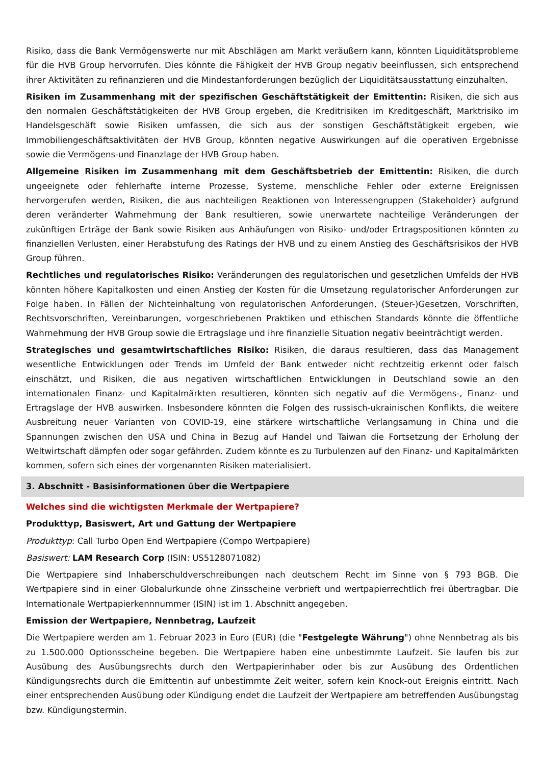Risiko, dass die Bank Vermögenswerte nur mit Abschlägen am Markt veräußern kann, könnten Liquiditätsprobleme für die HVB Group hervorrufen. Dies könnte die Fähigkeit der HVB Group negativ beeinflussen, sich entsprechend ihrer Aktivitäten zu refinanzieren und die Mindestanforderungen bezüglich der Liquiditätsausstattung einzuhalten.
Risiken im Zusammenhang mit der spezifischen Geschäftstätigkeit der Emittentin: Risiken, die sich aus den normalen Geschäftstätigkeiten der HVB Group ergeben, die Kreditrisiken im Kreditgeschäft, Marktrisiko im Handelsgeschäft sowie Risiken umfassen, die sich aus der sonstigen Geschäftstätigkeit ergeben, wie Immobiliengeschäftsaktivitäten der HVB Group, könnten negative Auswirkungen auf die operativen Ergebnisse sowie die Vermögens-und Finanzlage der HVB Group haben.
Allgemeine Risiken im Zusammenhang mit dem Geschäftsbetrieb der Emittentin: Risiken, die durch ungeeignete oder fehlerhafte interne Prozesse, Systeme, menschliche Fehler oder externe Ereignissen hervorgerufen werden, Risiken, die aus nachteiligen Reaktionen von Interessengruppen (Stakeholder) aufgrund deren veränderter Wahrnehmung der Bank resultieren, sowie unerwartete nachteilige Veränderungen der zukünftigen Erträge der Bank sowie Risiken aus Anhäufungen von Risiko- und/oder Ertragspositionen könnten zu finanziellen Verlusten, einer Herabstufung des Ratings der HVB und zu einem Anstieg des Geschäftsrisikos der HVB Group führen.
Rechtliches und regulatorisches Risiko: Veränderungen des regulatorischen und gesetzlichen Umfelds der HVB könnten höhere Kapitalkosten und einen Anstieg der Kosten für die Umsetzung regulatorischer Anforderungen zur Folge haben. In Fällen der Nichteinhaltung von regulatorischen Anforderungen, (Steuer-)Gesetzen, Vorschriften, Rechtsvorschriften, Vereinbarungen, vorgeschriebenen Praktiken und ethischen Standards könnte die öffentliche Wahrnehmung der HVB Group sowie die Ertragslage und ihre finanzielle Situation negativ beeinträchtigt werden.
Strategisches und gesamtwirtschaftliches Risiko: Risiken, die daraus resultieren, dass das Management wesentliche Entwicklungen oder Trends im Umfeld der Bank entweder nicht rechtzeitig erkennt oder falsch einschätzt, und Risiken, die aus negativen wirtschaftlichen Entwicklungen in Deutschland sowie an den internationalen Finanz- und Kapitalmärkten resultieren, könnten sich negativ auf die Vermögens-, Finanz- und Ertragslage der HVB auswirken. Insbesondere könnten die Folgen des russisch-ukrainischen Konflikts, die weitere Ausbreitung neuer Varianten von COVID-19, eine stärkere wirtschaftliche Verlangsamung in China und die Spannungen zwischen den USA und China in Bezug auf Handel und Taiwan die Fortsetzung der Erholung der Weltwirtschaft dämpfen oder sogar gefährden. Zudem könnte es zu Turbulenzen auf den Finanz- und Kapitalmärkten kommen, sofern sich eines der vorgenannten Risiken materialisiert.
3. Abschnitt - Basisinformationen über die Wertpapiere
Welches sind die wichtigsten Merkmale der Wertpapiere?
Produkttyp, Basiswert, Art und Gattung der Wertpapiere
Produkttyp: Call Turbo Open End Wertpapiere (Compo Wertpapiere)
Basiswert: LAM Research Corp (ISIN: US5128071082)
Die Wertpapiere sind Inhaberschuldverschreibungen nach deutschem Recht im Sinne von § 793 BGB. Die Wertpapiere sind in einer Globalurkunde ohne Zinsscheine verbrieft und wertpapierrechtlich frei übertragbar. Die Internationale Wertpapierkennnummer (ISIN) ist im 1. Abschnitt angegeben.
Emission der Wertpapiere, Nennbetrag, Laufzeit
Die Wertpapiere werden am 1. Februar 2023 in Euro (EUR) (die "Festgelegte Währung") ohne Nennbetrag als bis zu 1.500.000 Optionsscheine begeben. Die Wertpapiere haben eine unbestimmte Laufzeit. Sie laufen bis zur Ausübung des Ausübungsrechts durch den Wertpapierinhaber oder bis zur Ausübung des Ordentlichen Kündigungsrechts durch die Emittentin auf unbestimmte Zeit weiter, sofern kein Knock-out Ereignis eintritt. Nach einer entsprechenden Ausübung oder Kündigung endet die Laufzeit der Wertpapiere am betreffenden Ausübungstag bzw. Kündigungstermin.